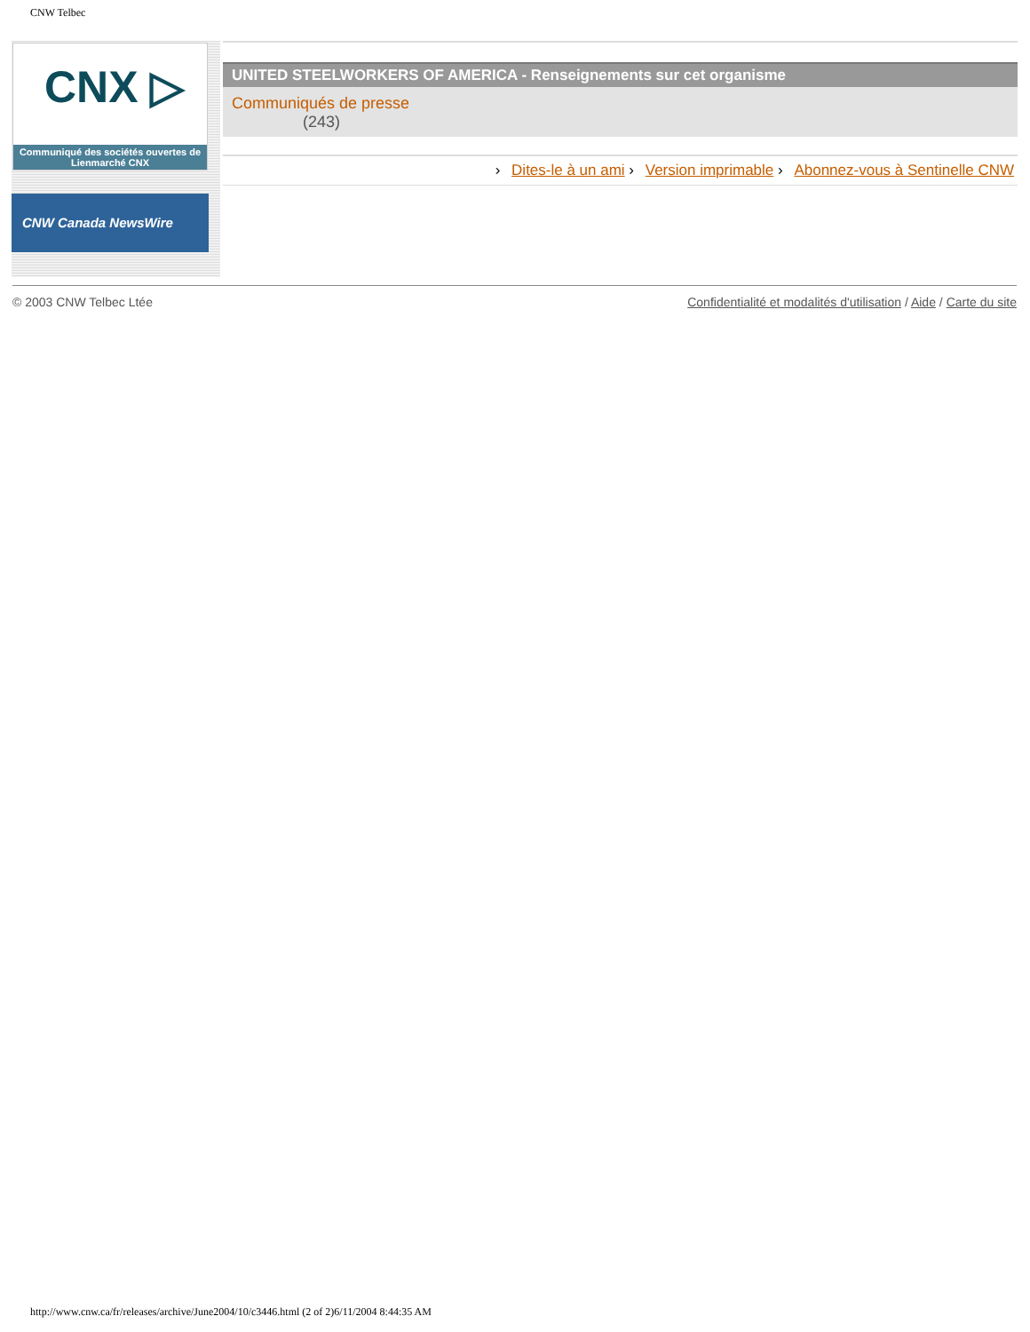CNW Telbec
CNX ▷
Communiqué des sociétés ouvertes de Lienmarché CNX
CNW Canada NewsWire
UNITED STEELWORKERS OF AMERICA - Renseignements sur cet organisme
Communiqués de presse
(243)
› Dites-le à un ami › Version imprimable › Abonnez-vous à Sentinelle CNW
© 2003 CNW Telbec Ltée Confidentialité et modalités d'utilisation / Aide / Carte du site
http://www.cnw.ca/fr/releases/archive/June2004/10/c3446.html (2 of 2)6/11/2004 8:44:35 AM